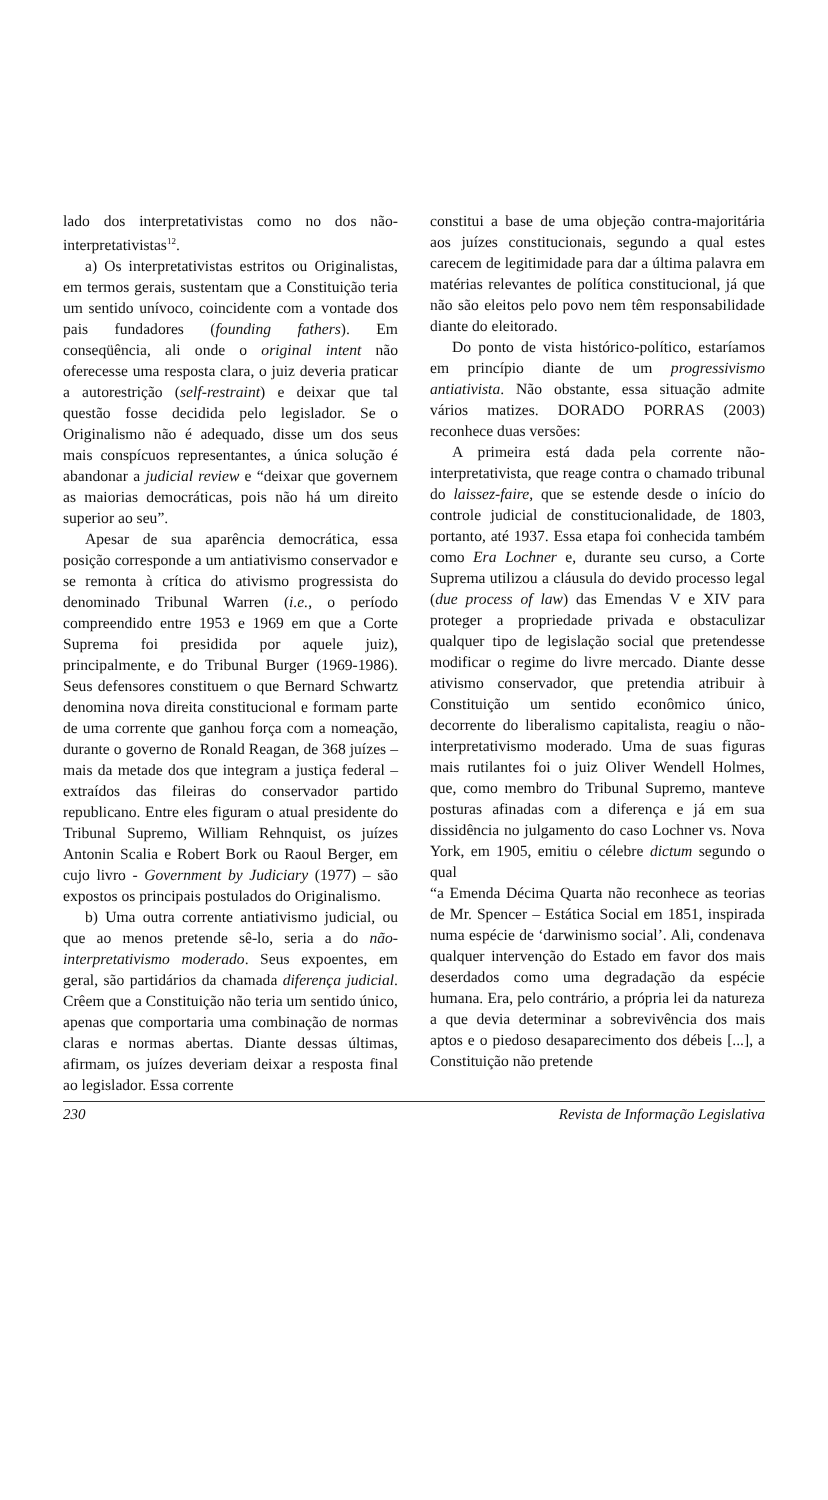lado dos interpretativistas como no dos não-interpretativistas<sup>12</sup>.
a) Os interpretativistas estritos ou Originalistas, em termos gerais, sustentam que a Constituição teria um sentido unívoco, coincidente com a vontade dos pais fundadores (founding fathers). Em conseqüência, ali onde o original intent não oferecesse uma resposta clara, o juiz deveria praticar a autorestrição (self-restraint) e deixar que tal questão fosse decidida pelo legislador. Se o Originalismo não é adequado, disse um dos seus mais conspícuos representantes, a única solução é abandonar a judicial review e “deixar que governem as maiorias democráticas, pois não há um direito superior ao seu”.
Apesar de sua aparência democrática, essa posição corresponde a um antiativismo conservador e se remonta à crítica do ativismo progressista do denominado Tribunal Warren (i.e., o período compreendido entre 1953 e 1969 em que a Corte Suprema foi presidida por aquele juiz), principalmente, e do Tribunal Burger (1969-1986). Seus defensores constituem o que Bernard Schwartz denomina nova direita constitucional e formam parte de uma corrente que ganhou força com a nomeação, durante o governo de Ronald Reagan, de 368 juízes – mais da metade dos que integram a justiça federal – extraídos das fileiras do conservador partido republicano. Entre eles figuram o atual presidente do Tribunal Supremo, William Rehnquist, os juízes Antonin Scalia e Robert Bork ou Raoul Berger, em cujo livro - Government by Judiciary (1977) – são expostos os principais postulados do Originalismo.
b) Uma outra corrente antiativismo judicial, ou que ao menos pretende sê-lo, seria a do não-interpretativismo moderado. Seus expoentes, em geral, são partidários da chamada diferença judicial. Crêem que a Constituição não teria um sentido único, apenas que comportaria uma combinação de normas claras e normas abertas. Diante dessas últimas, afirmam, os juízes deveriam deixar a resposta final ao legislador. Essa corrente
constitui a base de uma objeção contra-majoritária aos juízes constitucionais, segundo a qual estes carecem de legitimidade para dar a última palavra em matérias relevantes de política constitucional, já que não são eleitos pelo povo nem têm responsabilidade diante do eleitorado.
Do ponto de vista histórico-político, estaríamos em princípio diante de um progressivismo antiativista. Não obstante, essa situação admite vários matizes. DORADO PORRAS (2003) reconhece duas versões:
A primeira está dada pela corrente não-interpretativista, que reage contra o chamado tribunal do laissez-faire, que se estende desde o início do controle judicial de constitucionalidade, de 1803, portanto, até 1937. Essa etapa foi conhecida também como Era Lochner e, durante seu curso, a Corte Suprema utilizou a cláusula do devido processo legal (due process of law) das Emendas V e XIV para proteger a propriedade privada e obstaculizar qualquer tipo de legislação social que pretendesse modificar o regime do livre mercado. Diante desse ativismo conservador, que pretendia atribuir à Constituição um sentido econômico único, decorrente do liberalismo capitalista, reagiu o não-interpretativismo moderado. Uma de suas figuras mais rutilantes foi o juiz Oliver Wendell Holmes, que, como membro do Tribunal Supremo, manteve posturas afinadas com a diferença e já em sua dissidência no julgamento do caso Lochner vs. Nova York, em 1905, emitiu o célebre dictum segundo o qual
“a Emenda Décima Quarta não reconhece as teorias de Mr. Spencer – Estática Social em 1851, inspirada numa espécie de ‘darwinismo social’. Ali, condenava qualquer intervenção do Estado em favor dos mais deserdados como uma degradação da espécie humana. Era, pelo contrário, a própria lei da natureza a que devia determinar a sobrevivência dos mais aptos e o piedoso desaparecimento dos débeis [...], a Constituição não pretende
230 Revista de Informação Legislativa